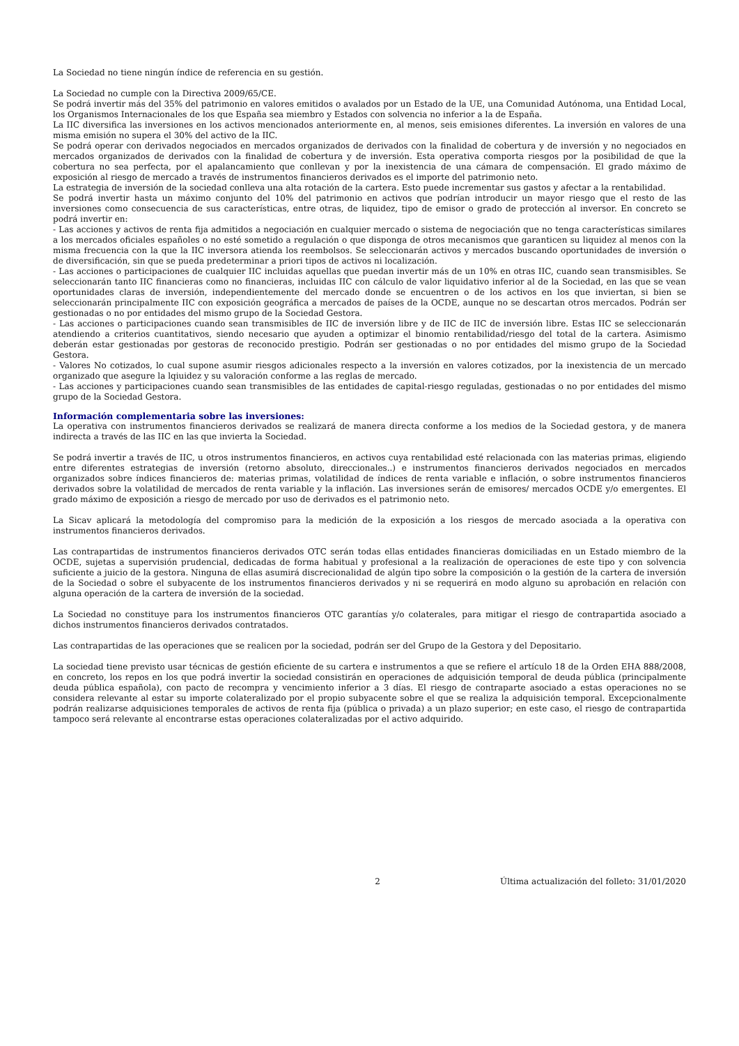La Sociedad no tiene ningún índice de referencia en su gestión.
La Sociedad no cumple con la Directiva 2009/65/CE.
Se podrá invertir más del 35% del patrimonio en valores emitidos o avalados por un Estado de la UE, una Comunidad Autónoma, una Entidad Local, los Organismos Internacionales de los que España sea miembro y Estados con solvencia no inferior a la de España.
La IIC diversifica las inversiones en los activos mencionados anteriormente en, al menos, seis emisiones diferentes. La inversión en valores de una misma emisión no supera el 30% del activo de la IIC.
Se podrá operar con derivados negociados en mercados organizados de derivados con la finalidad de cobertura y de inversión y no negociados en mercados organizados de derivados con la finalidad de cobertura y de inversión. Esta operativa comporta riesgos por la posibilidad de que la cobertura no sea perfecta, por el apalancamiento que conllevan y por la inexistencia de una cámara de compensación. El grado máximo de exposición al riesgo de mercado a través de instrumentos financieros derivados es el importe del patrimonio neto.
La estrategia de inversión de la sociedad conlleva una alta rotación de la cartera. Esto puede incrementar sus gastos y afectar a la rentabilidad.
Se podrá invertir hasta un máximo conjunto del 10% del patrimonio en activos que podrían introducir un mayor riesgo que el resto de las inversiones como consecuencia de sus características, entre otras, de liquidez, tipo de emisor o grado de protección al inversor. En concreto se podrá invertir en:
- Las acciones y activos de renta fija admitidos a negociación en cualquier mercado o sistema de negociación que no tenga características similares a los mercados oficiales españoles o no esté sometido a regulación o que disponga de otros mecanismos que garanticen su liquidez al menos con la misma frecuencia con la que la IIC inversora atienda los reembolsos. Se seleccionarán activos y mercados buscando oportunidades de inversión o de diversificación, sin que se pueda predeterminar a priori tipos de activos ni localización.
- Las acciones o participaciones de cualquier IIC incluidas aquellas que puedan invertir más de un 10% en otras IIC, cuando sean transmisibles. Se seleccionarán tanto IIC financieras como no financieras, incluidas IIC con cálculo de valor liquidativo inferior al de la Sociedad, en las que se vean oportunidades claras de inversión, independientemente del mercado donde se encuentren o de los activos en los que inviertan, si bien se seleccionarán principalmente IIC con exposición geográfica a mercados de países de la OCDE, aunque no se descartan otros mercados. Podrán ser gestionadas o no por entidades del mismo grupo de la Sociedad Gestora.
- Las acciones o participaciones cuando sean transmisibles de IIC de inversión libre y de IIC de IIC de inversión libre. Estas IIC se seleccionarán atendiendo a criterios cuantitativos, siendo necesario que ayuden a optimizar el binomio rentabilidad/riesgo del total de la cartera. Asimismo deberán estar gestionadas por gestoras de reconocido prestigio. Podrán ser gestionadas o no por entidades del mismo grupo de la Sociedad Gestora.
- Valores No cotizados, lo cual supone asumir riesgos adicionales respecto a la inversión en valores cotizados, por la inexistencia de un mercado organizado que asegure la lqiuidez y su valoración conforme a las reglas de mercado.
- Las acciones y participaciones cuando sean transmisibles de las entidades de capital-riesgo reguladas, gestionadas o no por entidades del mismo grupo de la Sociedad Gestora.
Información complementaria sobre las inversiones:
La operativa con instrumentos financieros derivados se realizará de manera directa conforme a los medios de la Sociedad gestora, y de manera indirecta a través de las IIC en las que invierta la Sociedad.
Se podrá invertir a través de IIC, u otros instrumentos financieros, en activos cuya rentabilidad esté relacionada con las materias primas, eligiendo entre diferentes estrategias de inversión (retorno absoluto, direccionales..) e instrumentos financieros derivados negociados en mercados organizados sobre índices financieros de: materias primas, volatilidad de índices de renta variable e inflación, o sobre instrumentos financieros derivados sobre la volatilidad de mercados de renta variable y la inflación. Las inversiones serán de emisores/ mercados OCDE y/o emergentes. El grado máximo de exposición a riesgo de mercado por uso de derivados es el patrimonio neto.
La Sicav aplicará la metodología del compromiso para la medición de la exposición a los riesgos de mercado asociada a la operativa con instrumentos financieros derivados.
Las contrapartidas de instrumentos financieros derivados OTC serán todas ellas entidades financieras domiciliadas en un Estado miembro de la OCDE, sujetas a supervisión prudencial, dedicadas de forma habitual y profesional a la realización de operaciones de este tipo y con solvencia suficiente a juicio de la gestora. Ninguna de ellas asumirá discrecionalidad de algún tipo sobre la composición o la gestión de la cartera de inversión de la Sociedad o sobre el subyacente de los instrumentos financieros derivados y ni se requerirá en modo alguno su aprobación en relación con alguna operación de la cartera de inversión de la sociedad.
La Sociedad no constituye para los instrumentos financieros OTC garantías y/o colaterales, para mitigar el riesgo de contrapartida asociado a dichos instrumentos financieros derivados contratados.
Las contrapartidas de las operaciones que se realicen por la sociedad, podrán ser del Grupo de la Gestora y del Depositario.
La sociedad tiene previsto usar técnicas de gestión eficiente de su cartera e instrumentos a que se refiere el artículo 18 de la Orden EHA 888/2008, en concreto, los repos en los que podrá invertir la sociedad consistirán en operaciones de adquisición temporal de deuda pública (principalmente deuda pública española), con pacto de recompra y vencimiento inferior a 3 días. El riesgo de contraparte asociado a estas operaciones no se considera relevante al estar su importe colateralizado por el propio subyacente sobre el que se realiza la adquisición temporal. Excepcionalmente podrán realizarse adquisiciones temporales de activos de renta fija (pública o privada) a un plazo superior; en este caso, el riesgo de contrapartida tampoco será relevante al encontrarse estas operaciones colateralizadas por el activo adquirido.
2 Última actualización del folleto: 31/01/2020